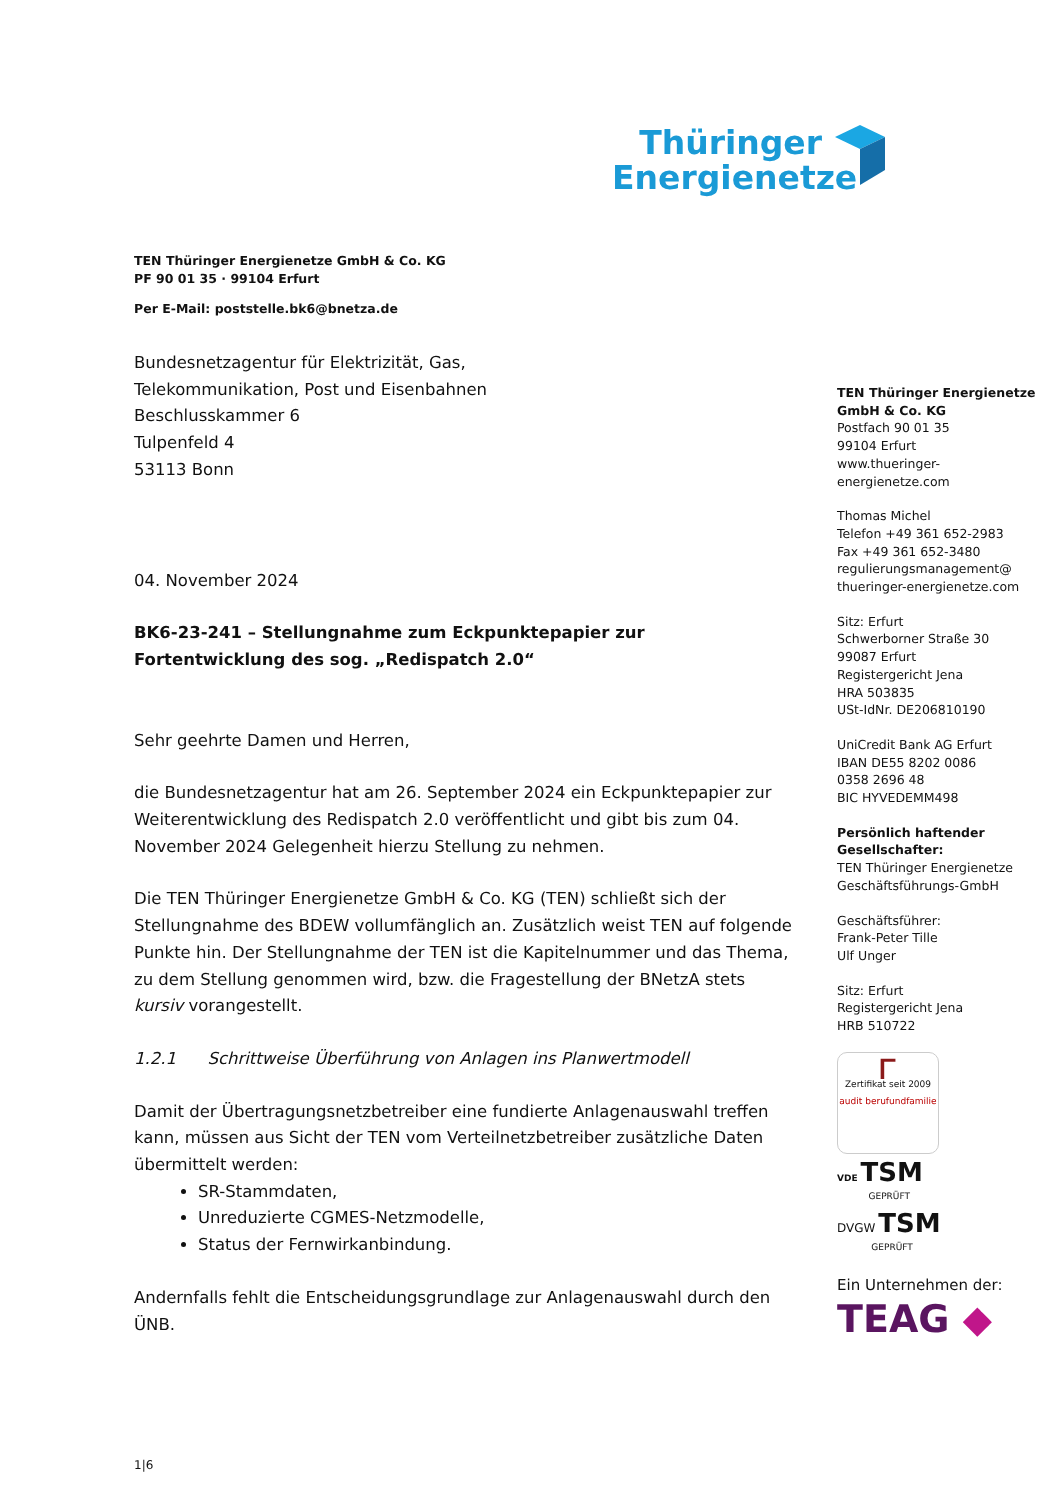Thüringer
Energienetze
TEN Thüringer Energienetze GmbH & Co. KG
PF 90 01 35 · 99104 Erfurt
Per E-Mail: poststelle.bk6@bnetza.de
Bundesnetzagentur für Elektrizität, Gas,
Telekommunikation, Post und Eisenbahnen
Beschlusskammer 6
Tulpenfeld 4
53113 Bonn
04. November 2024
BK6-23-241 – Stellungnahme zum Eckpunktepapier zur Fortentwicklung des sog. „Redispatch 2.0“
Sehr geehrte Damen und Herren,
die Bundesnetzagentur hat am 26. September 2024 ein Eckpunktepapier zur Weiterentwicklung des Redispatch 2.0 veröffentlicht und gibt bis zum 04. November 2024 Gelegenheit hierzu Stellung zu nehmen.
Die TEN Thüringer Energienetze GmbH & Co. KG (TEN) schließt sich der Stellungnahme des BDEW vollumfänglich an. Zusätzlich weist TEN auf folgende Punkte hin. Der Stellungnahme der TEN ist die Kapitelnummer und das Thema, zu dem Stellung genommen wird, bzw. die Fragestellung der BNetzA stets kursiv vorangestellt.
1.2.1 Schrittweise Überführung von Anlagen ins Planwertmodell
Damit der Übertragungsnetzbetreiber eine fundierte Anlagenauswahl treffen kann, müssen aus Sicht der TEN vom Verteilnetzbetreiber zusätzliche Daten übermittelt werden:
SR-Stammdaten,
Unreduzierte CGMES-Netzmodelle,
Status der Fernwirkanbindung.
Andernfalls fehlt die Entscheidungsgrundlage zur Anlagenauswahl durch den ÜNB.
1|6
TEN Thüringer Energienetze GmbH & Co. KG
Postfach 90 01 35
99104 Erfurt
www.thueringer-energienetze.com
Thomas Michel
Telefon +49 361 652-2983
Fax +49 361 652-3480
regulierungsmanagement@
thueringer-energienetze.com
Sitz: Erfurt
Schwerborner Straße 30
99087 Erfurt
Registergericht Jena
HRA 503835
USt-IdNr. DE206810190
UniCredit Bank AG Erfurt
IBAN DE55 8202 0086
0358 2696 48
BIC HYVEDEMM498
Persönlich haftender Gesellschafter:
TEN Thüringer Energienetze Geschäftsführungs-GmbH
Geschäftsführer:
Frank-Peter Tille
Ulf Unger
Sitz: Erfurt
Registergericht Jena
HRB 510722
ᴦ
Zertifikat seit 2009
audit berufundfamilie
VDE TSM
GEPRÜFT
DVGW TSM
GEPRÜFT
Ein Unternehmen der:
TEAG ◆